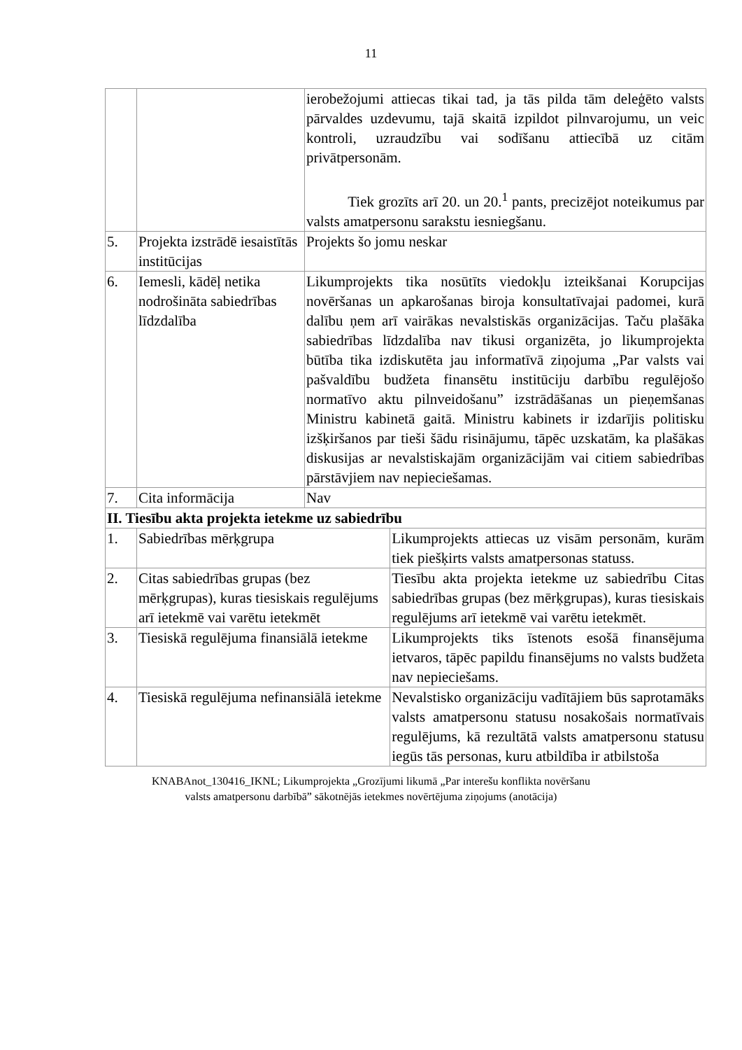11
| | | ierobežojumi attiecas tikai tad, ja tās pilda tām deleģēto valsts pārvaldes uzdevumu, tajā skaitā izpildot pilnvarojumu, un veic kontroli, uzraudzību vai sodīšanu attiecībā uz citām privātpersonām. Tiek grozīts arī 20. un 20.<sup>1</sup> pants, precizējot noteikumus par valsts amatpersonu sarakstu iesniegšanu. | |
| 5. | Projekta izstrādē iesaistītās institūcijas | Projekts šo jomu neskar | |
| 6. | Iemesli, kādēļ netika nodrošināta sabiedrības līdzdalība | Likumprojekts tika nosūtīts viedokļu izteikšanai Korupcijas novēršanas un apkarošanas biroja konsultatīvajai padomei, kurā dalību ņem arī vairākas nevalstiskās organizācijas. Taču plašāka sabiedrības līdzdalība nav tikusi organizēta, jo likumprojekta būtība tika izdiskutēta jau informatīvā ziņojuma „Par valsts vai pašvaldību budžeta finansētu institūciju darbību regulējošo normatīvo aktu pilnveidošanu” izstrādāšanas un pieņemšanas Ministru kabinetā gaitā. Ministru kabinets ir izdarījis politisku izšķiršanos par tieši šādu risinājumu, tāpēc uzskatām, ka plašākas diskusijas ar nevalstiskajām organizācijām vai citiem sabiedrības pārstāvjiem nav nepieciešamas. | |
| 7. | Cita informācija | Nav | |
| II. Tiesību akta projekta ietekme uz sabiedrību | | | |
| 1. | Sabiedrības mērķgrupa | | Likumprojekts attiecas uz visām personām, kurām tiek piešķirts valsts amatpersonas statuss. |
| 2. | Citas sabiedrības grupas (bez mērķgrupas), kuras tiesiskais regulējums arī ietekmē vai varētu ietekmēt | | Tiesību akta projekta ietekme uz sabiedrību Citas sabiedrības grupas (bez mērķgrupas), kuras tiesiskais regulējums arī ietekmē vai varētu ietekmēt. |
| 3. | Tiesiskā regulējuma finansiālā ietekme | | Likumprojekts tiks īstenots esošā finansējuma ietvaros, tāpēc papildu finansējums no valsts budžeta nav nepieciešams. |
| 4. | Tiesiskā regulējuma nefinansiālā ietekme | | Nevalstisko organizāciju vadītājiem būs saprotamāks valsts amatpersonu statusu nosakošais normatīvais regulējums, kā rezultātā valsts amatpersonu statusu iegūs tās personas, kuru atbildība ir atbilstoša |
KNABAnot_130416_IKNL; Likumprojekta „Grozījumi likumā „Par interešu konflikta novēršanu
valsts amatpersonu darbībā” sākotnējās ietekmes novērtējuma ziņojums (anotācija)